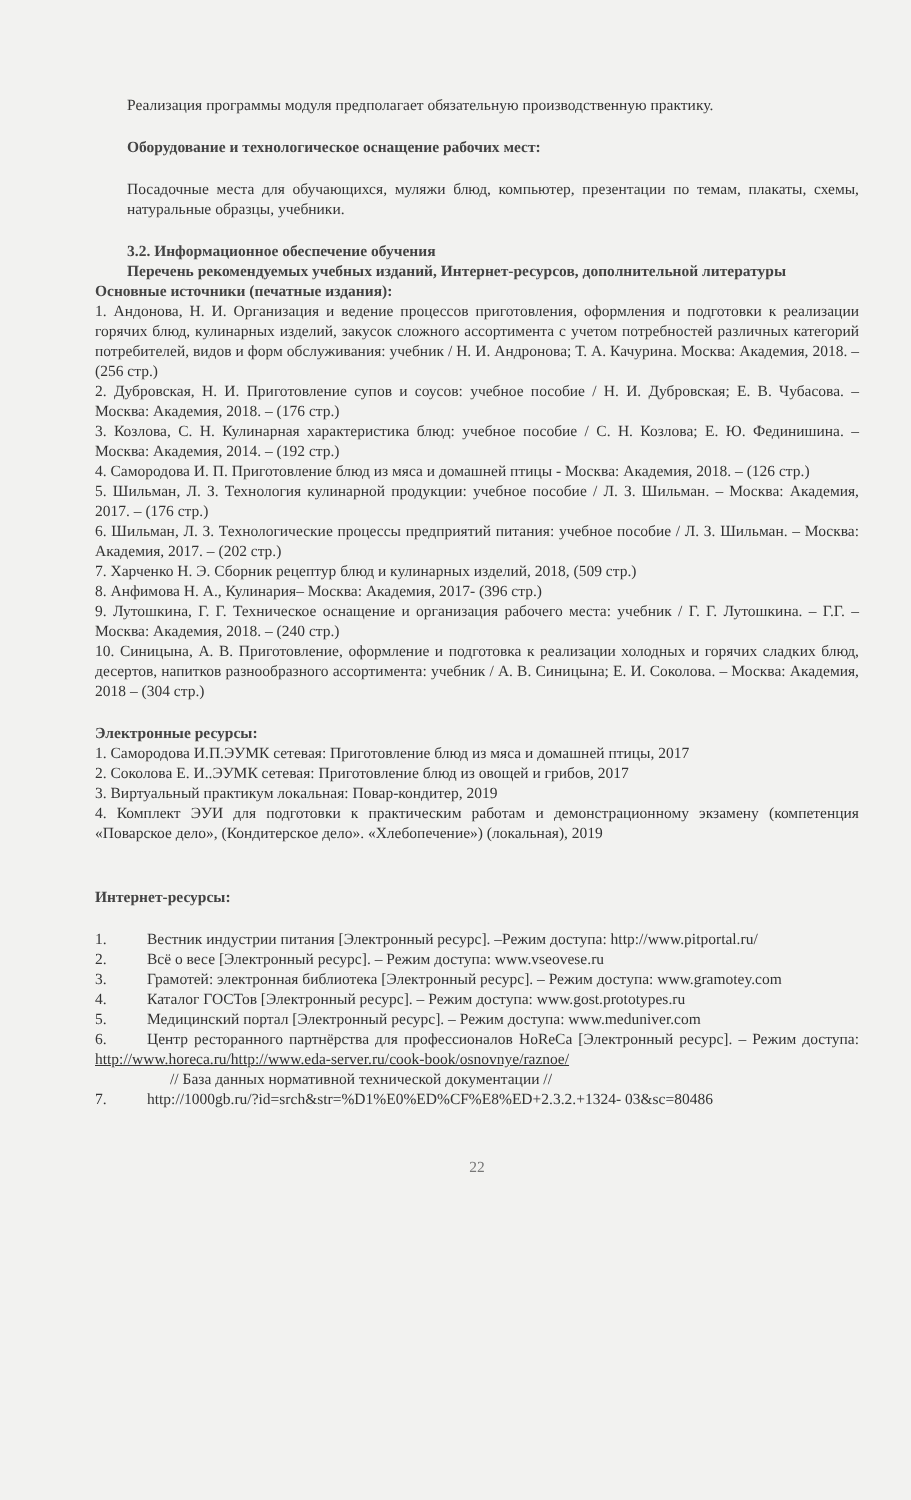Реализация программы модуля предполагает обязательную производственную практику.
Оборудование и технологическое оснащение рабочих мест:
Посадочные места для обучающихся, муляжи блюд, компьютер, презентации по темам, плакаты, схемы, натуральные образцы, учебники.
3.2. Информационное обеспечение обучения
Перечень рекомендуемых учебных изданий, Интернет-ресурсов, дополнительной литературы
Основные источники (печатные издания):
1. Андонова, Н. И. Организация и ведение процессов приготовления, оформления и подготовки к реализации горячих блюд, кулинарных изделий, закусок сложного ассортимента с учетом потребностей различных категорий потребителей, видов и форм обслуживания: учебник / Н. И. Андронова; Т. А. Качурина. Москва: Академия, 2018. – (256 стр.)
2. Дубровская, Н. И. Приготовление супов и соусов: учебное пособие / Н. И. Дубровская; Е. В. Чубасова. – Москва: Академия, 2018. – (176 стр.)
3. Козлова, С. Н. Кулинарная характеристика блюд: учебное пособие / С. Н. Козлова; Е. Ю. Фединишина. – Москва: Академия, 2014. – (192 стр.)
4. Самородова И. П. Приготовление блюд из мяса и домашней птицы - Москва: Академия, 2018. – (126 стр.)
5. Шильман, Л. З. Технология кулинарной продукции: учебное пособие / Л. З. Шильман. – Москва: Академия, 2017. – (176 стр.)
6. Шильман, Л. З. Технологические процессы предприятий питания: учебное пособие / Л. З. Шильман. – Москва: Академия, 2017. – (202 стр.)
7. Харченко Н. Э. Сборник рецептур блюд и кулинарных изделий, 2018, (509 стр.)
8. Анфимова Н. А., Кулинария– Москва: Академия, 2017- (396 стр.)
9. Лутошкина, Г. Г. Техническое оснащение и организация рабочего места: учебник / Г. Г. Лутошкина. – Г.Г. – Москва: Академия, 2018. – (240 стр.)
10. Синицына, А. В. Приготовление, оформление и подготовка к реализации холодных и горячих сладких блюд, десертов, напитков разнообразного ассортимента: учебник / А. В. Синицына; Е. И. Соколова. – Москва: Академия, 2018 – (304 стр.)
Электронные ресурсы:
1. Самородова И.П.ЭУМК сетевая: Приготовление блюд из мяса и домашней птицы, 2017
2. Соколова Е. И..ЭУМК сетевая: Приготовление блюд из овощей и грибов, 2017
3. Виртуальный практикум локальная: Повар-кондитер, 2019
4. Комплект ЭУИ для подготовки к практическим работам и демонстрационному экзамену (компетенция «Поварское дело», (Кондитерское дело». «Хлебопечение») (локальная), 2019
Интернет-ресурсы:
1. Вестник индустрии питания [Электронный ресурс]. –Режим доступа: http://www.pitportal.ru/
2. Всё о весе [Электронный ресурс]. – Режим доступа: www.vseovese.ru
3. Грамотей: электронная библиотека [Электронный ресурс]. – Режим доступа: www.gramotey.com
4. Каталог ГОСТов [Электронный ресурс]. – Режим доступа: www.gost.prototypes.ru
5. Медицинский портал [Электронный ресурс]. – Режим доступа: www.meduniver.com
6. Центр ресторанного партнёрства для профессионалов HoReCa [Электронный ресурс]. – Режим доступа: http://www.horeca.ru/http://www.eda-server.ru/cook-book/osnovnye/raznoe/
// База данных нормативной технической документации //
7. http://1000gb.ru/?id=srch&str=%D1%E0%ED%CF%E8%ED+2.3.2.+1324- 03&sc=80486
22